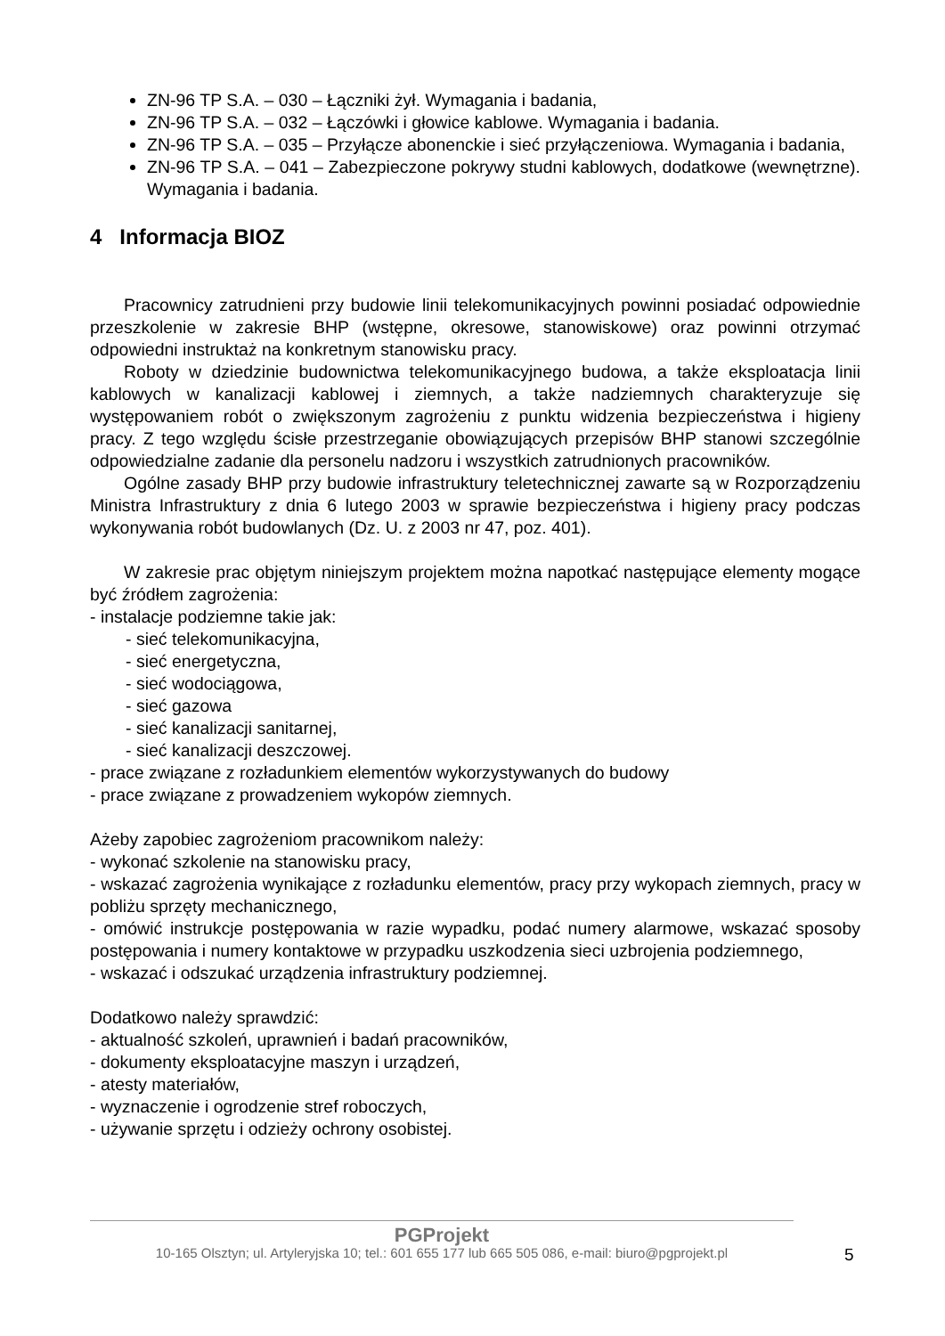ZN-96 TP S.A. – 030 – Łączniki żył. Wymagania i badania,
ZN-96 TP S.A. – 032 – Łączówki i głowice kablowe. Wymagania i badania.
ZN-96 TP S.A. – 035 – Przyłącze abonenckie i sieć przyłączeniowa. Wymagania i badania,
ZN-96 TP S.A. – 041 – Zabezpieczone pokrywy studni kablowych, dodatkowe (wewnętrzne). Wymagania i badania.
4 Informacja BIOZ
Pracownicy zatrudnieni przy budowie linii telekomunikacyjnych powinni posiadać odpowiednie przeszkolenie w zakresie BHP (wstępne, okresowe, stanowiskowe) oraz powinni otrzymać odpowiedni instruktaż na konkretnym stanowisku pracy.
Roboty w dziedzinie budownictwa telekomunikacyjnego budowa, a także eksploatacja linii kablowych w kanalizacji kablowej i ziemnych, a także nadziemnych charakteryzuje się występowaniem robót o zwiększonym zagrożeniu z punktu widzenia bezpieczeństwa i higieny pracy. Z tego względu ścisłe przestrzeganie obowiązujących przepisów BHP stanowi szczególnie odpowiedzialne zadanie dla personelu nadzoru i wszystkich zatrudnionych pracowników.
Ogólne zasady BHP przy budowie infrastruktury teletechnicznej zawarte są w Rozporządzeniu Ministra Infrastruktury z dnia 6 lutego 2003 w sprawie bezpieczeństwa i higieny pracy podczas wykonywania robót budowlanych (Dz. U. z 2003 nr 47, poz. 401).
W zakresie prac objętym niniejszym projektem można napotkać następujące elementy mogące być źródłem zagrożenia:
- instalacje podziemne takie jak:
- sieć telekomunikacyjna,
- sieć energetyczna,
- sieć wodociągowa,
- sieć gazowa
- sieć kanalizacji sanitarnej,
- sieć kanalizacji deszczowej.
- prace związane z rozładunkiem elementów wykorzystywanych do budowy
- prace związane z prowadzeniem wykopów ziemnych.
Ażeby zapobiec zagrożeniom pracownikom należy:
- wykonać szkolenie na stanowisku pracy,
- wskazać zagrożenia wynikające z rozładunku elementów, pracy przy wykopach ziemnych, pracy w pobliżu sprzęty mechanicznego,
- omówić instrukcje postępowania w razie wypadku, podać numery alarmowe, wskazać sposoby postępowania i numery kontaktowe w przypadku uszkodzenia sieci uzbrojenia podziemnego,
- wskazać i odszukać urządzenia infrastruktury podziemnej.
Dodatkowo należy sprawdzić:
- aktualność szkoleń, uprawnień i badań pracowników,
- dokumenty eksploatacyjne maszyn i urządzeń,
- atesty materiałów,
- wyznaczenie i ogrodzenie stref roboczych,
- używanie sprzętu i odzieży ochrony osobistej.
PGProjekt
10-165 Olsztyn; ul. Artyleryjska 10; tel.: 601 655 177 lub 665 505 086, e-mail: biuro@pgprojekt.pl
5